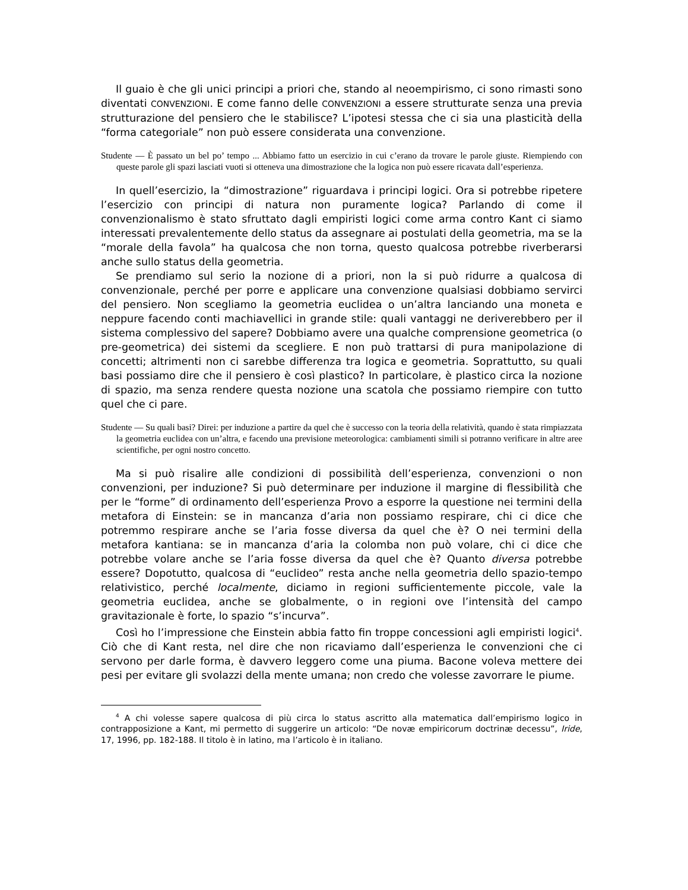Il guaio è che gli unici principi a priori che, stando al neoempirismo, ci sono rimasti sono diventati CONVENZIONI. E come fanno delle CONVENZIONI a essere strutturate senza una previa strutturazione del pensiero che le stabilisce? L’ipotesi stessa che ci sia una plasticità della “forma categoriale” non può essere considerata una convenzione.
Studente — È passato un bel po’ tempo ... Abbiamo fatto un esercizio in cui c’erano da trovare le parole giuste. Riempiendo con queste parole gli spazi lasciati vuoti si otteneva una dimostrazione che la logica non può essere ricavata dall’esperienza.
In quell’esercizio, la “dimostrazione” riguardava i principi logici. Ora si potrebbe ripetere l’esercizio con principi di natura non puramente logica? Parlando di come il convenzionalismo è stato sfruttato dagli empiristi logici come arma contro Kant ci siamo interessati prevalentemente dello status da assegnare ai postulati della geometria, ma se la “morale della favola” ha qualcosa che non torna, questo qualcosa potrebbe riverberarsi anche sullo status della geometria.
Se prendiamo sul serio la nozione di a priori, non la si può ridurre a qualcosa di convenzionale, perché per porre e applicare una convenzione qualsiasi dobbiamo servirci del pensiero. Non scegliamo la geometria euclidea o un’altra lanciando una moneta e neppure facendo conti machiavellici in grande stile: quali vantaggi ne deriverebbero per il sistema complessivo del sapere? Dobbiamo avere una qualche comprensione geometrica (o pre-geometrica) dei sistemi da scegliere. E non può trattarsi di pura manipolazione di concetti; altrimenti non ci sarebbe differenza tra logica e geometria. Soprattutto, su quali basi possiamo dire che il pensiero è così plastico? In particolare, è plastico circa la nozione di spazio, ma senza rendere questa nozione una scatola che possiamo riempire con tutto quel che ci pare.
Studente — Su quali basi? Direi: per induzione a partire da quel che è successo con la teoria della relatività, quando è stata rimpiazzata la geometria euclidea con un’altra, e facendo una previsione meteorologica: cambiamenti simili si potranno verificare in altre aree scientifiche, per ogni nostro concetto.
Ma si può risalire alle condizioni di possibilità dell’esperienza, convenzioni o non convenzioni, per induzione? Si può determinare per induzione il margine di flessibilità che per le “forme” di ordinamento dell’esperienza Provo a esporre la questione nei termini della metafora di Einstein: se in mancanza d’aria non possiamo respirare, chi ci dice che potremmo respirare anche se l’aria fosse diversa da quel che è? O nei termini della metafora kantiana: se in mancanza d’aria la colomba non può volare, chi ci dice che potrebbe volare anche se l’aria fosse diversa da quel che è? Quanto diversa potrebbe essere? Dopotutto, qualcosa di “euclideo” resta anche nella geometria dello spazio-tempo relativistico, perché localmente, diciamo in regioni sufficientemente piccole, vale la geometria euclidea, anche se globalmente, o in regioni ove l’intensità del campo gravitazionale è forte, lo spazio “s’incurva”.
Così ho l’impressione che Einstein abbia fatto fin troppe concessioni agli empiristi logici<sup>4</sup>. Ciò che di Kant resta, nel dire che non ricaviamo dall’esperienza le convenzioni che ci servono per darle forma, è davvero leggero come una piuma. Bacone voleva mettere dei pesi per evitare gli svolazzi della mente umana; non credo che volesse zavorrare le piume.
<sup>4</sup> A chi volesse sapere qualcosa di più circa lo status ascritto alla matematica dall’empirismo logico in contrapposizione a Kant, mi permetto di suggerire un articolo: “De novæ empiricorum doctrinæ decessu”, Iride, 17, 1996, pp. 182-188. Il titolo è in latino, ma l’articolo è in italiano.